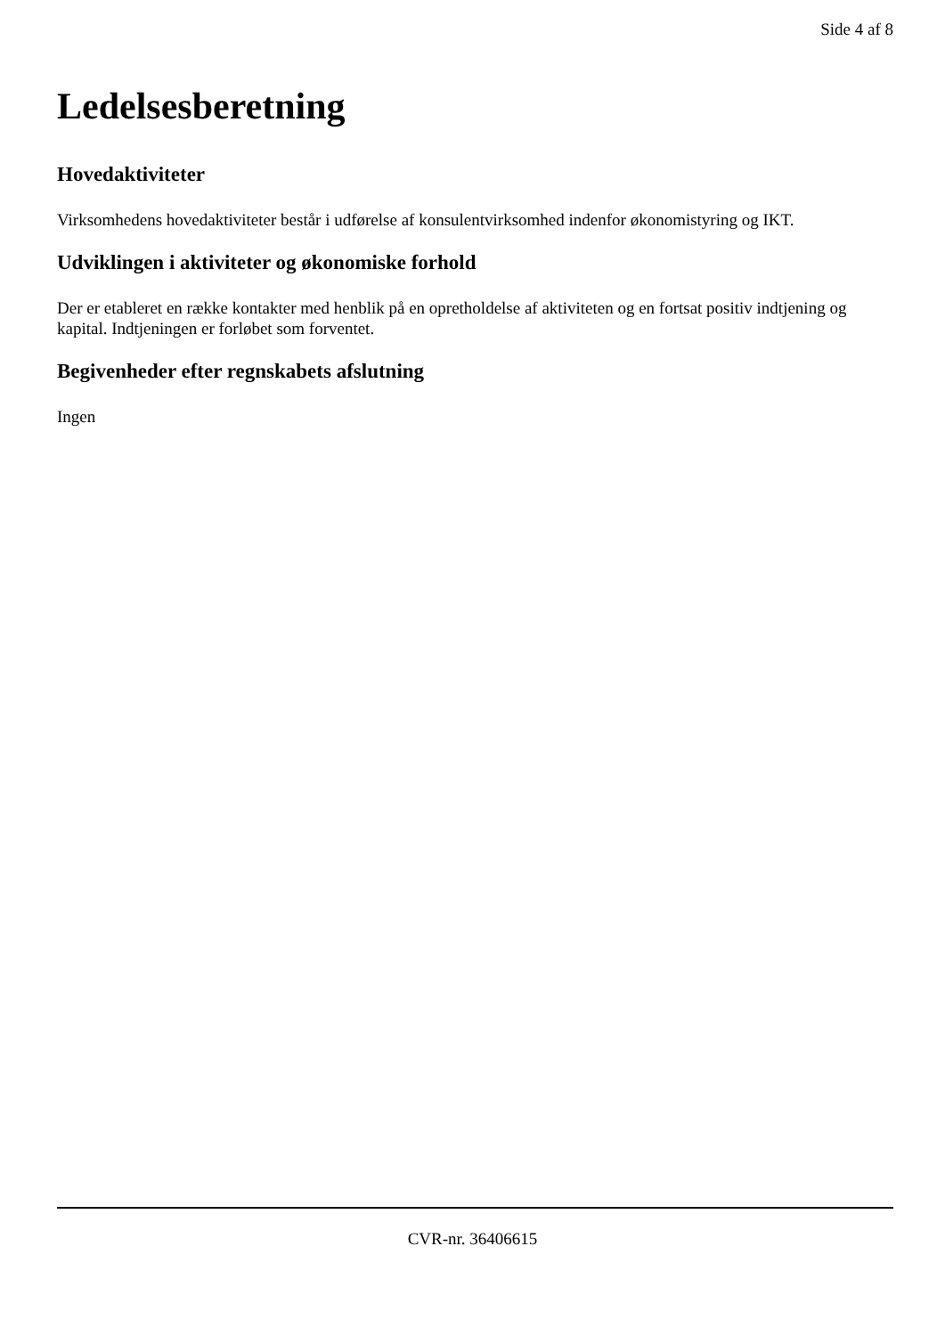Side 4 af 8
Ledelsesberetning
Hovedaktiviteter
Virksomhedens hovedaktiviteter består i udførelse af konsulentvirksomhed indenfor økonomistyring og IKT.
Udviklingen i aktiviteter og økonomiske forhold
Der er etableret en række kontakter med henblik på en opretholdelse af aktiviteten og en fortsat positiv indtjening og kapital. Indtjeningen er forløbet som forventet.
Begivenheder efter regnskabets afslutning
Ingen
CVR-nr. 36406615